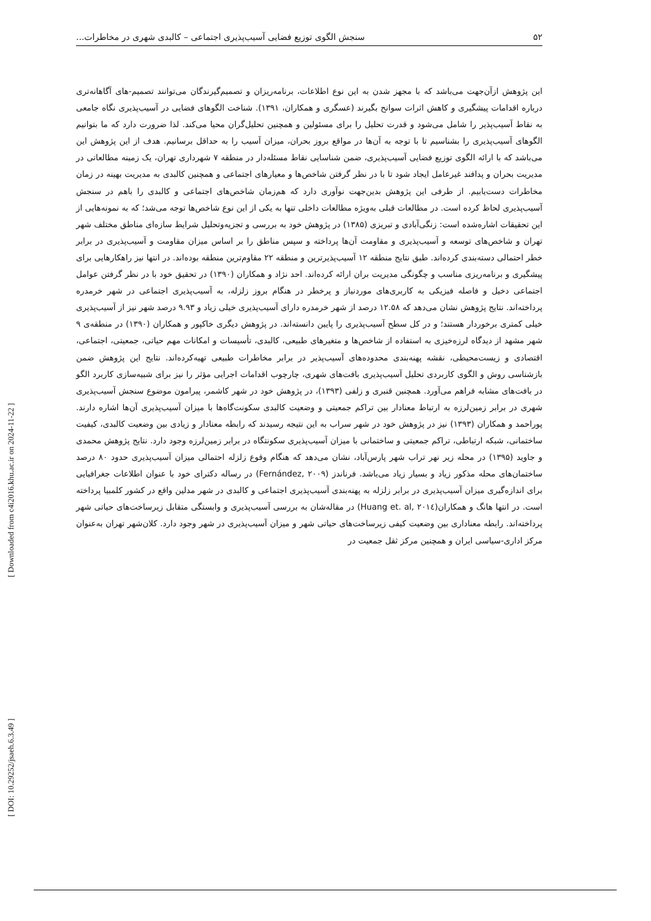۵۲ سنجش الگوی توزیع فضایی آسیب‌پذیری اجتماعی – کالبدی شهری در مخاطرات...
این پژوهش ازآن‌جهت می‌باشد که با مجهز شدن به این نوع اطلاعات، برنامه‌ریزان و تصمیم‌گیرندگان می‌توانند تصمیم-های آگاهانه‌تری درباره اقدامات پیشگیری و کاهش اثرات سوانح بگیرند (عسگری و همکاران، ۱۳۹۱). شناخت الگوهای فضایی در آسیب‌پذیری نگاه جامعی به نقاط آسیب‌پذیر را شامل می‌شود و قدرت تحلیل را برای مسئولین و همچنین تحلیل‌گران محیا می‌کند. لذا ضرورت دارد که ما بتوانیم الگوهای آسیب‌پذیری را بشناسیم تا با توجه به آن‌ها در مواقع بروز بحران، میزان آسیب را به حداقل برسانیم. هدف از این پژوهش این می‌باشد که با ارائه الگوی توزیع فضایی آسیب‌پذیری، ضمن شناسایی نقاط مسئله‌دار در منطقه ۷ شهرداری تهران، یک زمینه مطالعاتی در مدیریت بحران و پدافند غیرعامل ایجاد شود تا با در نظر گرفتن شاخص‌ها و معیارهای اجتماعی و همچنین کالبدی به مدیریت بهینه در زمان مخاطرات دست‌یابیم. از طرفی این پژوهش بدین‌جهت نوآوری دارد که هم‌زمان شاخص‌های اجتماعی و کالبدی را باهم در سنجش آسیب‌پذیری لحاظ کرده است. در مطالعات قبلی به‌ویژه مطالعات داخلی تنها به یکی از این نوع شاخص‌ها توجه می‌شد؛ که به نمونه‌هایی از این تحقیقات اشاره‌شده است: زنگی‌آبادی و تبریزی (۱۳۸۵) در پژوهش خود به بررسی و تجزیه‌وتحلیل شرایط سازه‌ای مناطق مختلف شهر تهران و شاخص‌های توسعه و آسیب‌پذیری و مقاومت آن‌ها پرداخته و سپس مناطق را بر اساس میزان مقاومت و آسیب‌پذیری در برابر خطر احتمالی دسته‌بندی کرده‌اند. طبق نتایج منطقه ۱۲ آسیب‌پذیرترین و منطقه ۲۲ مقاوم‌ترین منطقه بوده‌اند. در انتها نیز راهکارهایی برای پیشگیری و برنامه‌ریزی مناسب و چگونگی مدیریت بران ارائه کرده‌اند. احد نژاد و همکاران (۱۳۹۰) در تحقیق خود با در نظر گرفتن عوامل اجتماعی دخیل و فاصله فیزیکی به کاربری‌های موردنیاز و پرخطر در هنگام بروز زلزله، به آسیب‌پذیری اجتماعی در شهر خرمدره پرداخته‌اند. نتایج پژوهش نشان می‌دهد که ۱۲.۵۸ درصد از شهر خرمدره دارای آسیب‌پذیری خیلی زیاد و ۹.۹۳ درصد شهر نیز از آسیب‌پذیری خیلی کمتری برخوردار هستند؛ و در کل سطح آسیب‌پذیری را پایین دانسته‌اند. در پژوهش دیگری خاکپور و همکاران (۱۳۹۰) در منطقه‌ی ۹ شهر مشهد از دیدگاه لرزه‌خیزی به استفاده از شاخص‌ها و متغیرهای طبیعی، کالبدی، تأسیسات و امکانات مهم حیاتی، جمعیتی، اجتماعی، اقتصادی و زیست‌محیطی، نقشه پهنه‌بندی محدوده‌های آسیب‌پذیر در برابر مخاطرات طبیعی تهیه‌کرده‌اند. نتایج این پژوهش ضمن بازشناسی روش و الگوی کاربردی تحلیل آسیب‌پذیری بافت‌های شهری، چارچوب اقدامات اجرایی مؤثر را نیز برای شبیه‌سازی کاربرد الگو در بافت‌های مشابه فراهم می‌آورد. همچنین قنبری و زلفی (۱۳۹۳)، در پژوهش خود در شهر کاشمر، پیرامون موضوع سنجش آسیب‌پذیری شهری در برابر زمین‌لرزه به ارتباط معنادار بین تراکم جمعیتی و وضعیت کالبدی سکونت‌گاه‌ها با میزان آسیب‌پذیری آن‌ها اشاره دارند. پوراحمد و همکاران (۱۳۹۳) نیز در پژوهش خود در شهر سراب به این نتیجه رسیدند که رابطه معنادار و زیادی بین وضعیت کالبدی، کیفیت ساختمانی، شبکه ارتباطی، تراکم جمعیتی و ساختمانی با میزان آسیب‌پذیری سکونتگاه در برابر زمین‌لرزه وجود دارد. نتایج پژوهش محمدی و جاوید (۱۳۹۵) در محله زیر نهر تراب شهر پارس‌آباد، نشان می‌دهد که هنگام وقوع زلزله احتمالی میزان آسیب‌پذیری حدود ۸۰ درصد ساختمان‌های محله مذکور زیاد و بسیار زیاد می‌باشد. فرناندز (Fernández, ۲۰۰۹) در رساله دکترای خود با عنوان اطلاعات جغرافیایی برای اندازه‌گیری میزان آسیب‌پذیری در برابر زلزله به پهنه‌بندی آسیب‌پذیری اجتماعی و کالبدی در شهر مدلین واقع در کشور کلمبیا پرداخته است. در انتها هانگ و همکاران(Huang et. al, ۲۰۱٤) در مقاله‌شان به بررسی آسیب‌پذیری و وابستگی متقابل زیرساخت‌های حیاتی شهر پرداخته‌اند. رابطه معناداری بین وضعیت کیفی زیرساخت‌های حیاتی شهر و میزان آسیب‌پذیری در شهر وجود دارد. کلان‌شهر تهران به‌عنوان مرکز اداری-سیاسی ایران و همچنین مرکز ثقل جمعیت در
[ DOI: 10.29252/jsaeh.6.3.49 ]
[ Downloaded from c4i2016.khu.ac.ir on 2024-11-22 ]